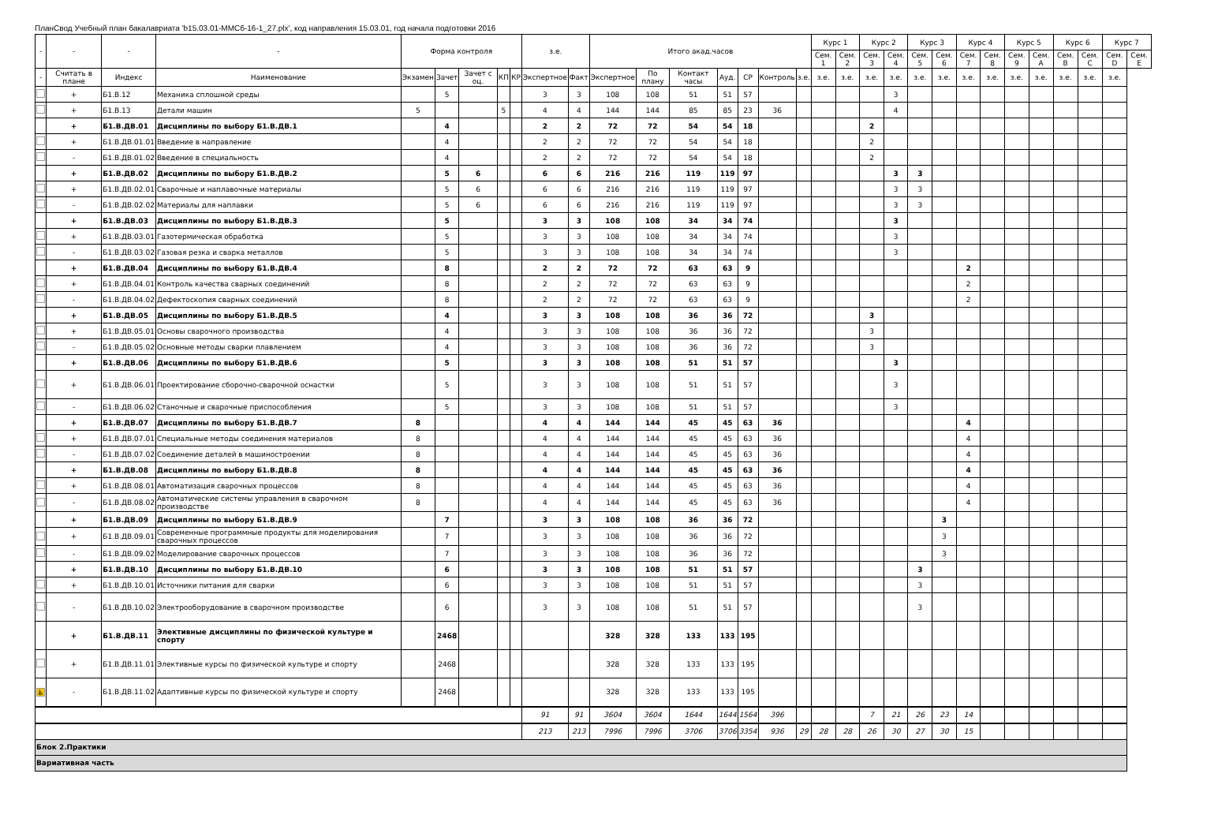ПланСвод Учебный план бакалавриата 'b15.03.01-ММСб-16-1_27.plx', код направления 15.03.01, год начала подготовки 2016
| - | - | - | - | Форма контроля | | | | | з.е. | | Итого акад.часов | | | | | | | Курс 1 | | Курс 2 | | Курс 3 | | Курс 4 | | Курс 5 | | Курс 6 | | Курс 7 | |
| --- | --- | --- | --- | --- | --- | --- | --- | --- | --- | --- | --- | --- | --- | --- | --- | --- | --- | --- | --- | --- | --- | --- | --- | --- | --- | --- | --- | --- | --- | --- | --- |
| | | | | | | | | | | | | | | | | | | Сем. 1 | Сем. 2 | Сем. 3 | Сем. 4 | Сем. 5 | Сем. 6 | Сем. 7 | Сем. 8 | Сем. 9 | Сем. A | Сем. B | Сем. C | Сем. D | Сем. E |
| - | Считать в плане | Индекс | Наименование | Экзамен | Зачет | Зачет с оц. | КП | КР | Экспертное | Факт | Экспертное | По плану | Контакт часы | Ауд. | СР | Контроль | з.е. | з.е. | з.е. | з.е. | з.е. | з.е. | з.е. | з.е. | з.е. | з.е. | з.е. | з.е. | з.е. | з.е. | |
| | + | Б1.В.12 | Механика сплошной среды | | 5 | | | | 3 | 3 | 108 | 108 | 51 | 51 | 57 | | | | | | 3 | | | | | | | | | | |
| | + | Б1.В.13 | Детали машин | 5 | | | 5 | | 4 | 4 | 144 | 144 | 85 | 85 | 23 | 36 | | | | | 4 | | | | | | | | | | |
| | + | Б1.В.ДВ.01 | Дисциплины по выбору Б1.В.ДВ.1 | | 4 | | | | 2 | 2 | 72 | 72 | 54 | 54 | 18 | | | | | 2 | | | | | | | | | | | |
| | + | Б1.В.ДВ.01.01 | Введение в направление | | 4 | | | | 2 | 2 | 72 | 72 | 54 | 54 | 18 | | | | | 2 | | | | | | | | | | | |
| | - | Б1.В.ДВ.01.02 | Введение в специальность | | 4 | | | | 2 | 2 | 72 | 72 | 54 | 54 | 18 | | | | | 2 | | | | | | | | | | | |
| | + | Б1.В.ДВ.02 | Дисциплины по выбору Б1.В.ДВ.2 | | 5 | 6 | | | 6 | 6 | 216 | 216 | 119 | 119 | 97 | | | | | | 3 | 3 | | | | | | | | | |
| | + | Б1.В.ДВ.02.01 | Сварочные и наплавочные материалы | | 5 | 6 | | | 6 | 6 | 216 | 216 | 119 | 119 | 97 | | | | | | 3 | 3 | | | | | | | | | |
| | - | Б1.В.ДВ.02.02 | Материалы для наплавки | | 5 | 6 | | | 6 | 6 | 216 | 216 | 119 | 119 | 97 | | | | | | 3 | 3 | | | | | | | | | |
| | + | Б1.В.ДВ.03 | Дисциплины по выбору Б1.В.ДВ.3 | | 5 | | | | 3 | 3 | 108 | 108 | 34 | 34 | 74 | | | | | | 3 | | | | | | | | | | |
| | + | Б1.В.ДВ.03.01 | Газотермическая обработка | | 5 | | | | 3 | 3 | 108 | 108 | 34 | 34 | 74 | | | | | | 3 | | | | | | | | | | |
| | - | Б1.В.ДВ.03.02 | Газовая резка и сварка металлов | | 5 | | | | 3 | 3 | 108 | 108 | 34 | 34 | 74 | | | | | | 3 | | | | | | | | | | |
| | + | Б1.В.ДВ.04 | Дисциплины по выбору Б1.В.ДВ.4 | | 8 | | | | 2 | 2 | 72 | 72 | 63 | 63 | 9 | | | | | | | | | 2 | | | | | | | |
| | + | Б1.В.ДВ.04.01 | Контроль качества сварных соединений | | 8 | | | | 2 | 2 | 72 | 72 | 63 | 63 | 9 | | | | | | | | | 2 | | | | | | | |
| | - | Б1.В.ДВ.04.02 | Дефектоскопия сварных соединений | | 8 | | | | 2 | 2 | 72 | 72 | 63 | 63 | 9 | | | | | | | | | 2 | | | | | | | |
| | + | Б1.В.ДВ.05 | Дисциплины по выбору Б1.В.ДВ.5 | | 4 | | | | 3 | 3 | 108 | 108 | 36 | 36 | 72 | | | | | 3 | | | | | | | | | | | |
| | + | Б1.В.ДВ.05.01 | Основы сварочного производства | | 4 | | | | 3 | 3 | 108 | 108 | 36 | 36 | 72 | | | | | 3 | | | | | | | | | | | |
| | - | Б1.В.ДВ.05.02 | Основные методы сварки плавлением | | 4 | | | | 3 | 3 | 108 | 108 | 36 | 36 | 72 | | | | | 3 | | | | | | | | | | | |
| | + | Б1.В.ДВ.06 | Дисциплины по выбору Б1.В.ДВ.6 | | 5 | | | | 3 | 3 | 108 | 108 | 51 | 51 | 57 | | | | | | 3 | | | | | | | | | | |
| | + | Б1.В.ДВ.06.01 | Проектирование сборочно-сварочной оснастки | | 5 | | | | 3 | 3 | 108 | 108 | 51 | 51 | 57 | | | | | | 3 | | | | | | | | | | |
| | - | Б1.В.ДВ.06.02 | Станочные и сварочные приспособления | | 5 | | | | 3 | 3 | 108 | 108 | 51 | 51 | 57 | | | | | | 3 | | | | | | | | | | |
| | + | Б1.В.ДВ.07 | Дисциплины по выбору Б1.В.ДВ.7 | 8 | | | | | 4 | 4 | 144 | 144 | 45 | 45 | 63 | 36 | | | | | | | | 4 | | | | | | | |
| | + | Б1.В.ДВ.07.01 | Специальные методы соединения материалов | 8 | | | | | 4 | 4 | 144 | 144 | 45 | 45 | 63 | 36 | | | | | | | | 4 | | | | | | | |
| | - | Б1.В.ДВ.07.02 | Соединение деталей в машиностроении | 8 | | | | | 4 | 4 | 144 | 144 | 45 | 45 | 63 | 36 | | | | | | | | 4 | | | | | | | |
| | + | Б1.В.ДВ.08 | Дисциплины по выбору Б1.В.ДВ.8 | 8 | | | | | 4 | 4 | 144 | 144 | 45 | 45 | 63 | 36 | | | | | | | | 4 | | | | | | | |
| | + | Б1.В.ДВ.08.01 | Автоматизация сварочных процессов | 8 | | | | | 4 | 4 | 144 | 144 | 45 | 45 | 63 | 36 | | | | | | | | 4 | | | | | | | |
| | - | Б1.В.ДВ.08.02 | Автоматические системы управления в сварочном производстве | 8 | | | | | 4 | 4 | 144 | 144 | 45 | 45 | 63 | 36 | | | | | | | | 4 | | | | | | | |
| | + | Б1.В.ДВ.09 | Дисциплины по выбору Б1.В.ДВ.9 | | 7 | | | | 3 | 3 | 108 | 108 | 36 | 36 | 72 | | | | | | | | 3 | | | | | | | | |
| | + | Б1.В.ДВ.09.01 | Современные программные продукты для моделирования сварочных процессов | | 7 | | | | 3 | 3 | 108 | 108 | 36 | 36 | 72 | | | | | | | | 3 | | | | | | | | |
| | - | Б1.В.ДВ.09.02 | Моделирование сварочных процессов | | 7 | | | | 3 | 3 | 108 | 108 | 36 | 36 | 72 | | | | | | | | 3 | | | | | | | | |
| | + | Б1.В.ДВ.10 | Дисциплины по выбору Б1.В.ДВ.10 | | 6 | | | | 3 | 3 | 108 | 108 | 51 | 51 | 57 | | | | | | | 3 | | | | | | | | | |
| | + | Б1.В.ДВ.10.01 | Источники питания для сварки | | 6 | | | | 3 | 3 | 108 | 108 | 51 | 51 | 57 | | | | | | | 3 | | | | | | | | | |
| | - | Б1.В.ДВ.10.02 | Электрооборудование в сварочном производстве | | 6 | | | | 3 | 3 | 108 | 108 | 51 | 51 | 57 | | | | | | | 3 | | | | | | | | | |
| | + | Б1.В.ДВ.11 | Элективные дисциплины по физической культуре и спорту | | 2468 | | | | | | 328 | 328 | 133 | 133 | 195 | | | | | | | | | | | | | | | | |
| | + | Б1.В.ДВ.11.01 | Элективные курсы по физической культуре и спорту | | 2468 | | | | | | 328 | 328 | 133 | 133 | 195 | | | | | | | | | | | | | | | | |
| ♿ | - | Б1.В.ДВ.11.02 | Адаптивные курсы по физической культуре и спорту | | 2468 | | | | | | 328 | 328 | 133 | 133 | 195 | | | | | | | | | | | | | | | | |
| | | | | | | | | | 91 | 91 | 3604 | 3604 | 1644 | 1644 | 1564 | 396 | | | | 7 | 21 | 26 | 23 | 14 | | | | | | | |
| | | | | | | | | | 213 | 213 | 7996 | 7996 | 3706 | 3706 | 3354 | 936 | 29 | 28 | 28 | 26 | 30 | 27 | 30 | 15 | | | | | | | |
| Блок 2.Практики | | | | | | | | | | | | | | | | | | | | | | | | | | | | | | | |
| Вариативная часть | | | | | | | | | | | | | | | | | | | | | | | | | | | | | | | |